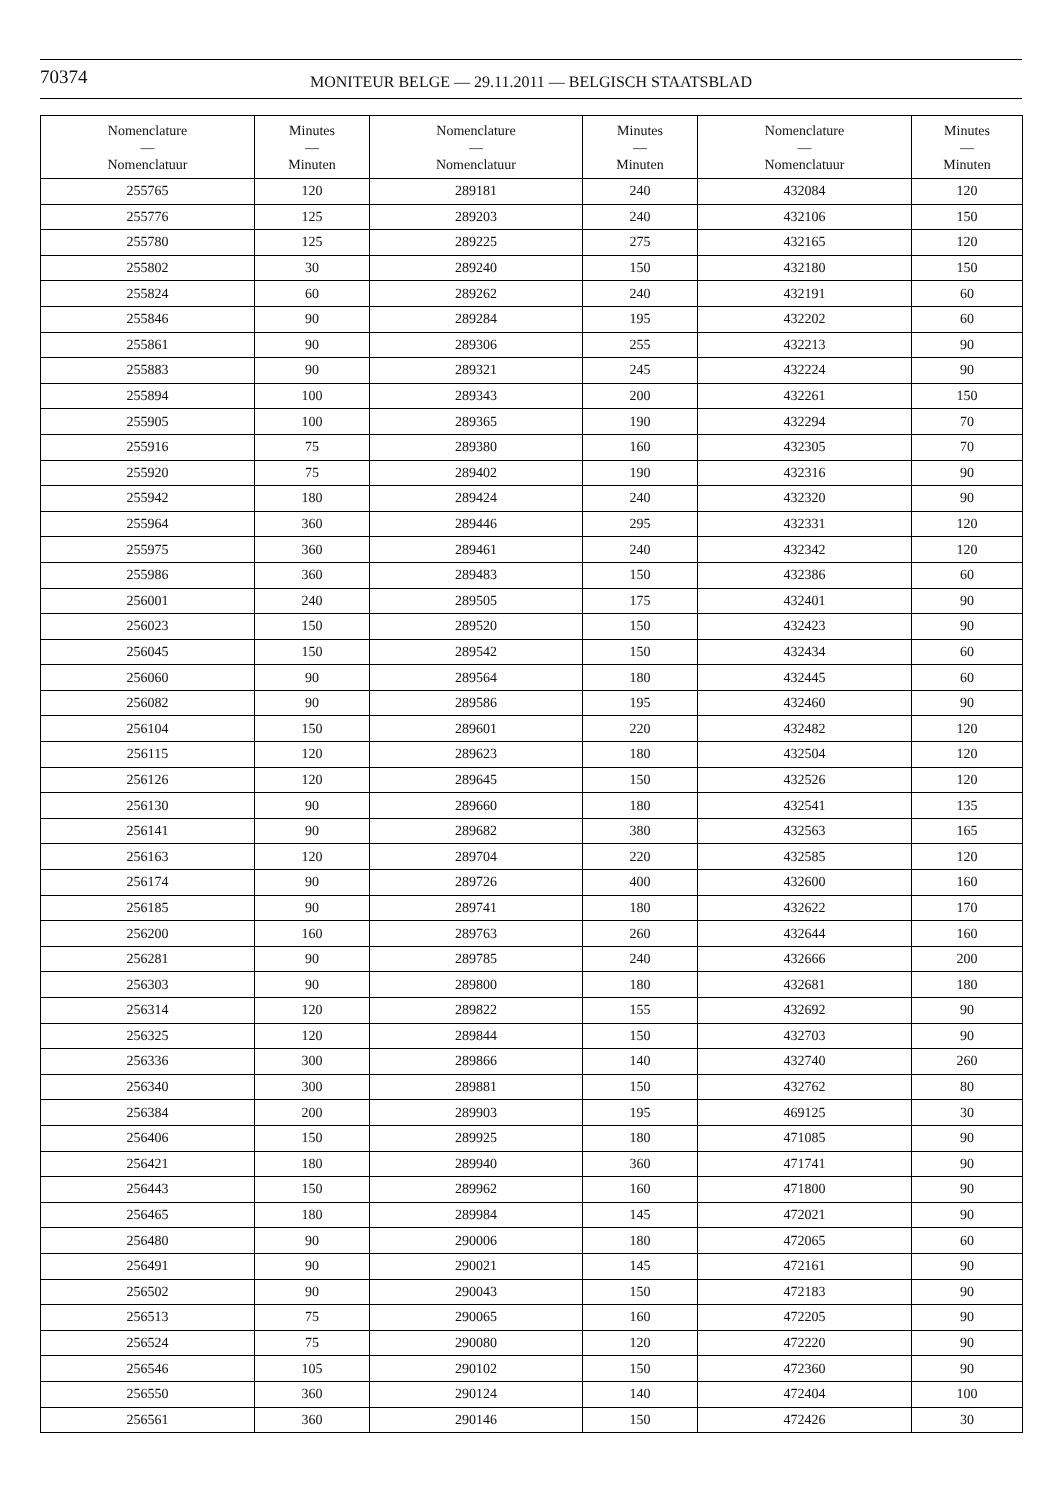70374
MONITEUR BELGE — 29.11.2011 — BELGISCH STAATSBLAD
| Nomenclature — Nomenclatuur | Minutes — Minuten | Nomenclature — Nomenclatuur | Minutes — Minuten | Nomenclature — Nomenclatuur | Minutes — Minuten |
| --- | --- | --- | --- | --- | --- |
| 255765 | 120 | 289181 | 240 | 432084 | 120 |
| 255776 | 125 | 289203 | 240 | 432106 | 150 |
| 255780 | 125 | 289225 | 275 | 432165 | 120 |
| 255802 | 30 | 289240 | 150 | 432180 | 150 |
| 255824 | 60 | 289262 | 240 | 432191 | 60 |
| 255846 | 90 | 289284 | 195 | 432202 | 60 |
| 255861 | 90 | 289306 | 255 | 432213 | 90 |
| 255883 | 90 | 289321 | 245 | 432224 | 90 |
| 255894 | 100 | 289343 | 200 | 432261 | 150 |
| 255905 | 100 | 289365 | 190 | 432294 | 70 |
| 255916 | 75 | 289380 | 160 | 432305 | 70 |
| 255920 | 75 | 289402 | 190 | 432316 | 90 |
| 255942 | 180 | 289424 | 240 | 432320 | 90 |
| 255964 | 360 | 289446 | 295 | 432331 | 120 |
| 255975 | 360 | 289461 | 240 | 432342 | 120 |
| 255986 | 360 | 289483 | 150 | 432386 | 60 |
| 256001 | 240 | 289505 | 175 | 432401 | 90 |
| 256023 | 150 | 289520 | 150 | 432423 | 90 |
| 256045 | 150 | 289542 | 150 | 432434 | 60 |
| 256060 | 90 | 289564 | 180 | 432445 | 60 |
| 256082 | 90 | 289586 | 195 | 432460 | 90 |
| 256104 | 150 | 289601 | 220 | 432482 | 120 |
| 256115 | 120 | 289623 | 180 | 432504 | 120 |
| 256126 | 120 | 289645 | 150 | 432526 | 120 |
| 256130 | 90 | 289660 | 180 | 432541 | 135 |
| 256141 | 90 | 289682 | 380 | 432563 | 165 |
| 256163 | 120 | 289704 | 220 | 432585 | 120 |
| 256174 | 90 | 289726 | 400 | 432600 | 160 |
| 256185 | 90 | 289741 | 180 | 432622 | 170 |
| 256200 | 160 | 289763 | 260 | 432644 | 160 |
| 256281 | 90 | 289785 | 240 | 432666 | 200 |
| 256303 | 90 | 289800 | 180 | 432681 | 180 |
| 256314 | 120 | 289822 | 155 | 432692 | 90 |
| 256325 | 120 | 289844 | 150 | 432703 | 90 |
| 256336 | 300 | 289866 | 140 | 432740 | 260 |
| 256340 | 300 | 289881 | 150 | 432762 | 80 |
| 256384 | 200 | 289903 | 195 | 469125 | 30 |
| 256406 | 150 | 289925 | 180 | 471085 | 90 |
| 256421 | 180 | 289940 | 360 | 471741 | 90 |
| 256443 | 150 | 289962 | 160 | 471800 | 90 |
| 256465 | 180 | 289984 | 145 | 472021 | 90 |
| 256480 | 90 | 290006 | 180 | 472065 | 60 |
| 256491 | 90 | 290021 | 145 | 472161 | 90 |
| 256502 | 90 | 290043 | 150 | 472183 | 90 |
| 256513 | 75 | 290065 | 160 | 472205 | 90 |
| 256524 | 75 | 290080 | 120 | 472220 | 90 |
| 256546 | 105 | 290102 | 150 | 472360 | 90 |
| 256550 | 360 | 290124 | 140 | 472404 | 100 |
| 256561 | 360 | 290146 | 150 | 472426 | 30 |